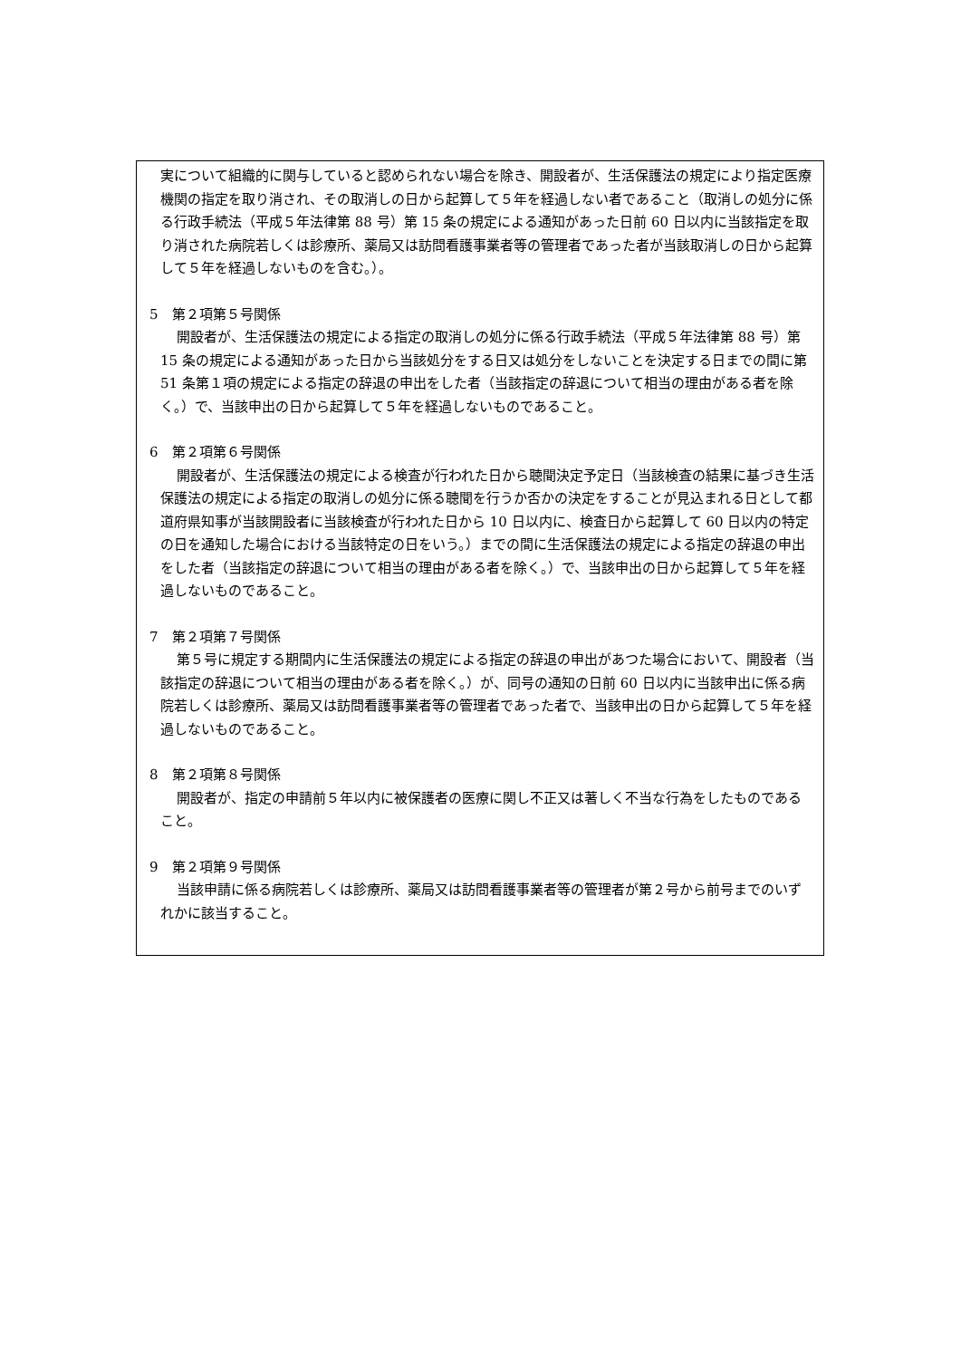実について組織的に関与していると認められない場合を除き、開設者が、生活保護法の規定により指定医療機関の指定を取り消され、その取消しの日から起算して５年を経過しない者であること（取消しの処分に係る行政手続法（平成５年法律第 88 号）第 15 条の規定による通知があった日前 60 日以内に当該指定を取り消された病院若しくは診療所、薬局又は訪問看護事業者等の管理者であった者が当該取消しの日から起算して５年を経過しないものを含む。）。
5　第２項第５号関係
開設者が、生活保護法の規定による指定の取消しの処分に係る行政手続法（平成５年法律第 88 号）第 15 条の規定による通知があった日から当該処分をする日又は処分をしないことを決定する日までの間に第 51 条第１項の規定による指定の辞退の申出をした者（当該指定の辞退について相当の理由がある者を除く。）で、当該申出の日から起算して５年を経過しないものであること。
6　第２項第６号関係
開設者が、生活保護法の規定による検査が行われた日から聴聞決定予定日（当該検査の結果に基づき生活保護法の規定による指定の取消しの処分に係る聴聞を行うか否かの決定をすることが見込まれる日として都道府県知事が当該開設者に当該検査が行われた日から 10 日以内に、検査日から起算して 60 日以内の特定の日を通知した場合における当該特定の日をいう。）までの間に生活保護法の規定による指定の辞退の申出をした者（当該指定の辞退について相当の理由がある者を除く。）で、当該申出の日から起算して５年を経過しないものであること。
7　第２項第７号関係
第５号に規定する期間内に生活保護法の規定による指定の辞退の申出があつた場合において、開設者（当該指定の辞退について相当の理由がある者を除く。）が、同号の通知の日前 60 日以内に当該申出に係る病院若しくは診療所、薬局又は訪問看護事業者等の管理者であった者で、当該申出の日から起算して５年を経過しないものであること。
8　第２項第８号関係
開設者が、指定の申請前５年以内に被保護者の医療に関し不正又は著しく不当な行為をしたものであること。
9　第２項第９号関係
当該申請に係る病院若しくは診療所、薬局又は訪問看護事業者等の管理者が第２号から前号までのいずれかに該当すること。